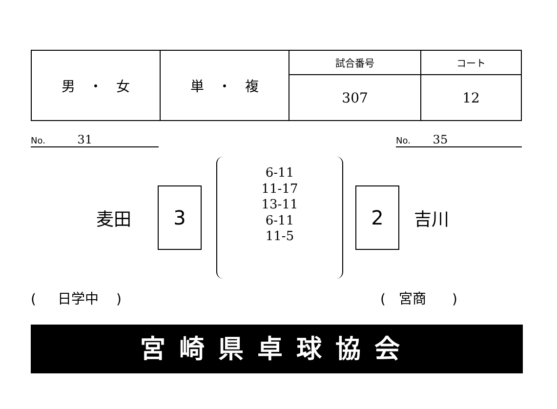| 男 ・ 女 | 単 ・ 複 | 試合番号 | コート |
| | | 307 | 12 |
No. 31
No. 35
麦田
3
6-11
11-17
13-11
6-11
11-5
2
吉川
( 日学中 ) ( 宮商 )
宮崎県卓球協会